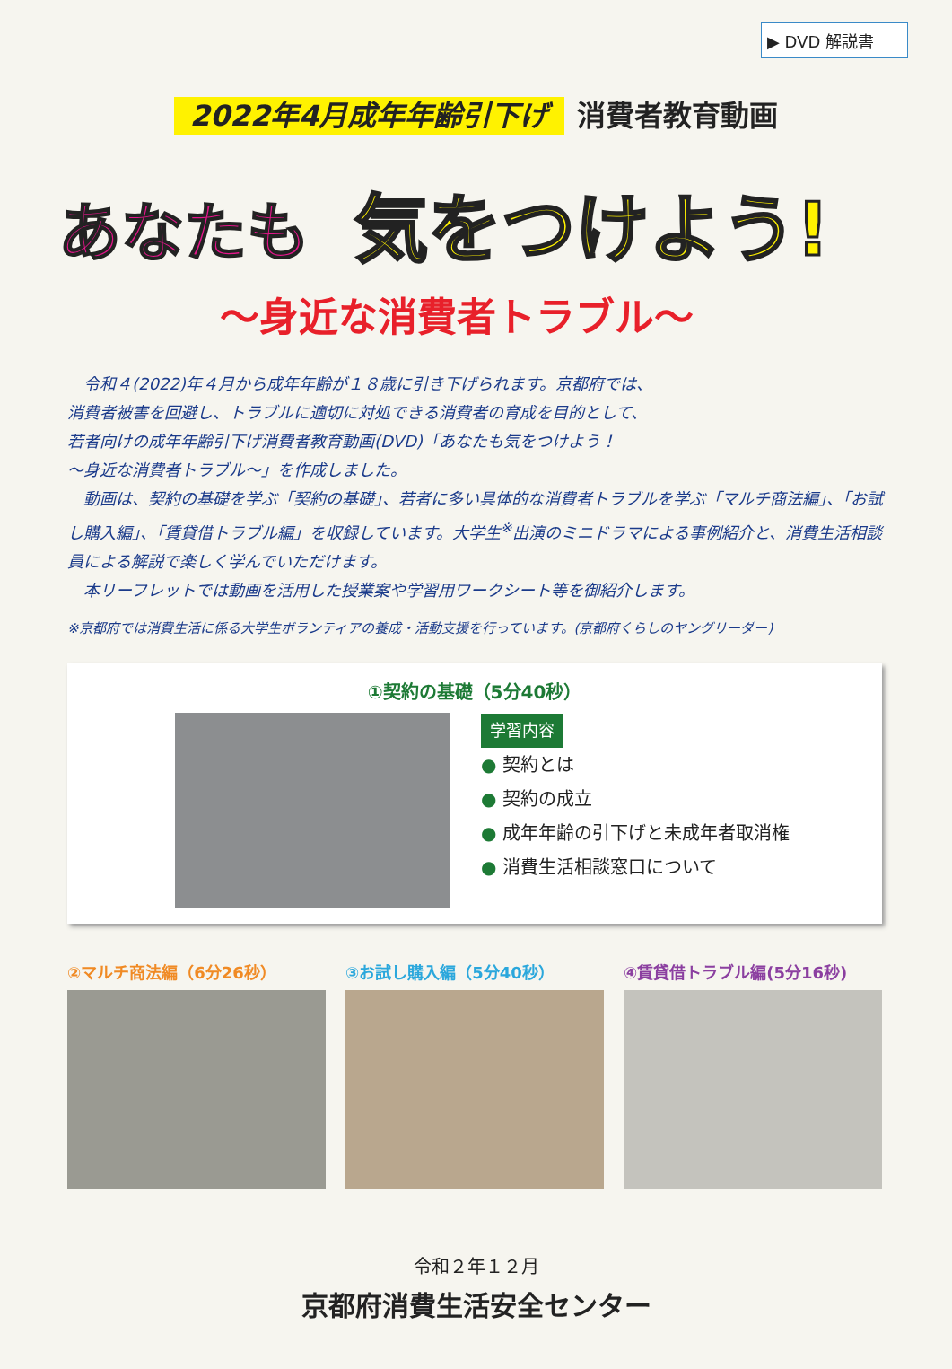▶ DVD 解説書
2022年4月成年年齢引下げ 消費者教育動画
あなたも 気をつけよう!
〜身近な消費者トラブル〜
　令和４(2022)年４月から成年年齢が１８歳に引き下げられます。京都府では、
消費者被害を回避し、トラブルに適切に対処できる消費者の育成を目的として、
若者向けの成年年齢引下げ消費者教育動画(DVD)「あなたも気をつけよう！
〜身近な消費者トラブル〜」を作成しました。
　動画は、契約の基礎を学ぶ「契約の基礎」、若者に多い具体的な消費者トラブルを学ぶ「マルチ商法編」、「お試し購入編」、「賃貸借トラブル編」を収録しています。大学生<sup>※</sup>出演のミニドラマによる事例紹介と、消費生活相談員による解説で楽しく学んでいただけます。
　本リーフレットでは動画を活用した授業案や学習用ワークシート等を御紹介します。
※京都府では消費生活に係る大学生ボランティアの養成・活動支援を行っています。(京都府くらしのヤングリーダー)
①契約の基礎（5分40秒）
学習内容
● 契約とは
● 契約の成立
● 成年年齢の引下げと未成年者取消権
● 消費生活相談窓口について
②マルチ商法編（6分26秒） ③お試し購入編（5分40秒） ④賃貸借トラブル編(5分16秒)
令和２年１２月
京都府消費生活安全センター